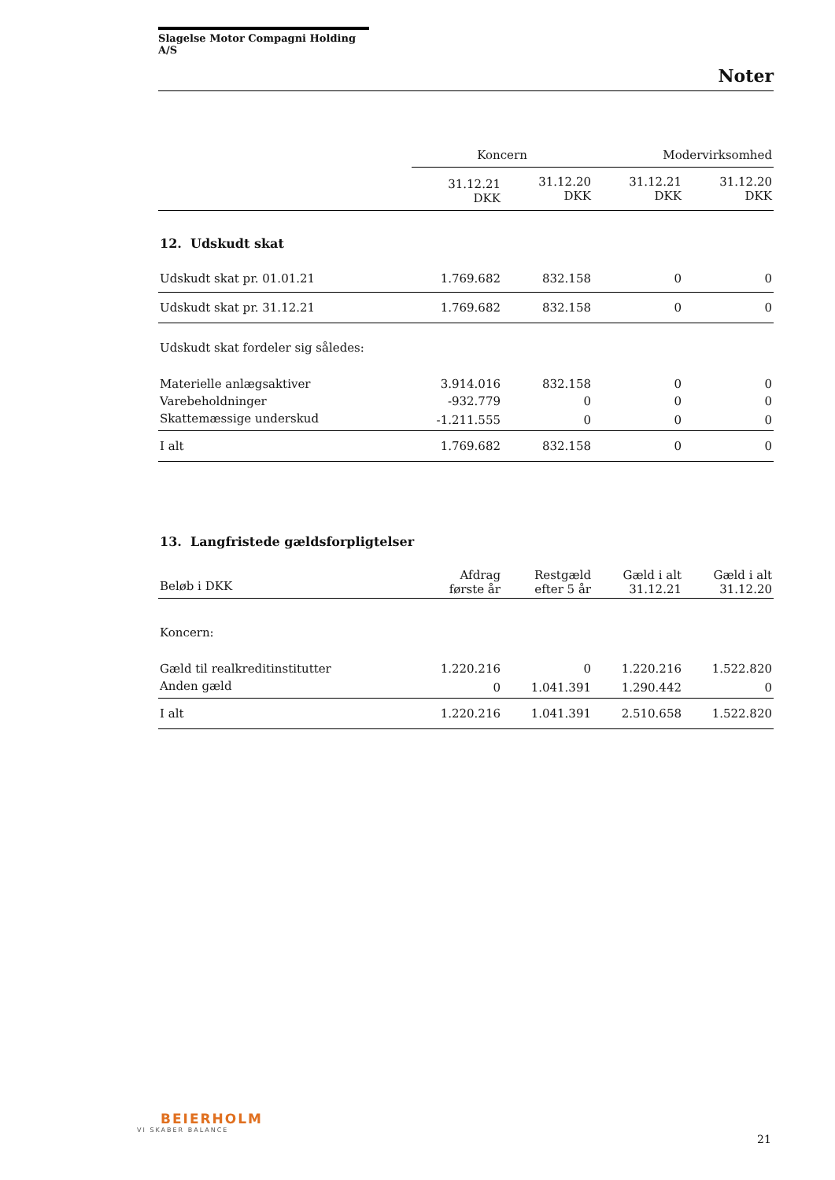Slagelse Motor Compagni Holding A/S
Noter
| | Koncern | | Modervirksomhed | |
| | 31.12.21 DKK | 31.12.20 DKK | 31.12.21 DKK | 31.12.20 DKK |
| 12. Udskudt skat | | | | |
| Udskudt skat pr. 01.01.21 | 1.769.682 | 832.158 | 0 | 0 |
| Udskudt skat pr. 31.12.21 | 1.769.682 | 832.158 | 0 | 0 |
| Udskudt skat fordeler sig således: | | | | |
| Materielle anlægsaktiver | 3.914.016 | 832.158 | 0 | 0 |
| Varebeholdninger | -932.779 | 0 | 0 | 0 |
| Skattemæssige underskud | -1.211.555 | 0 | 0 | 0 |
| I alt | 1.769.682 | 832.158 | 0 | 0 |
| 13. Langfristede gældsforpligtelser | | | | |
| Beløb i DKK | Afdrag første år | Restgæld efter 5 år | Gæld i alt 31.12.21 | Gæld i alt 31.12.20 |
| Koncern: | | | | |
| Gæld til realkreditinstitutter | 1.220.216 | 0 | 1.220.216 | 1.522.820 |
| Anden gæld | 0 | 1.041.391 | 1.290.442 | 0 |
| I alt | 1.220.216 | 1.041.391 | 2.510.658 | 1.522.820 |
BEIERHOLM
VI SKABER BALANCE
21